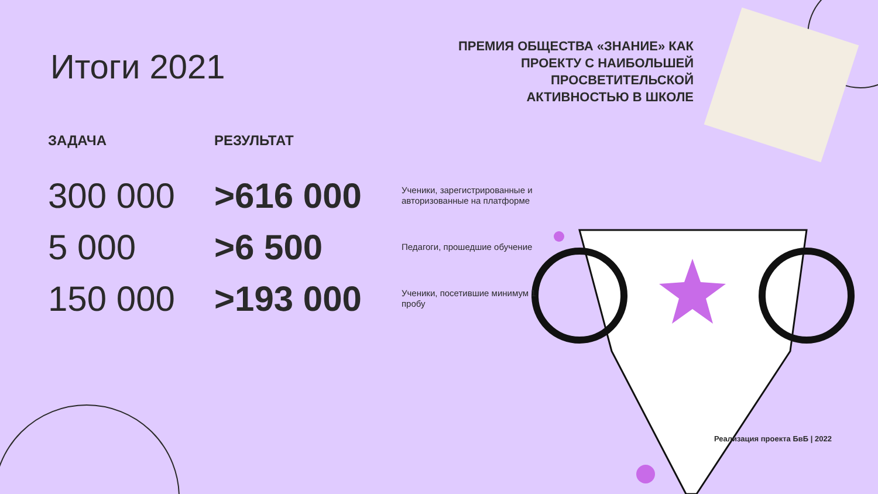Итоги 2021
ПРЕМИЯ ОБЩЕСТВА «ЗНАНИЕ» КАК ПРОЕКТУ С НАИБОЛЬШЕЙ ПРОСВЕТИТЕЛЬСКОЙ АКТИВНОСТЬЮ В ШКОЛЕ
| ЗАДАЧА | РЕЗУЛЬТАТ | |
| --- | --- | --- |
| 300 000 | >616 000 | Ученики, зарегистрированные и авторизованные на платформе |
| 5 000 | >6 500 | Педагоги, прошедшие обучение |
| 150 000 | >193 000 | Ученики, посетившие минимум 1 пробу |
Реализация проекта БвБ | 2022